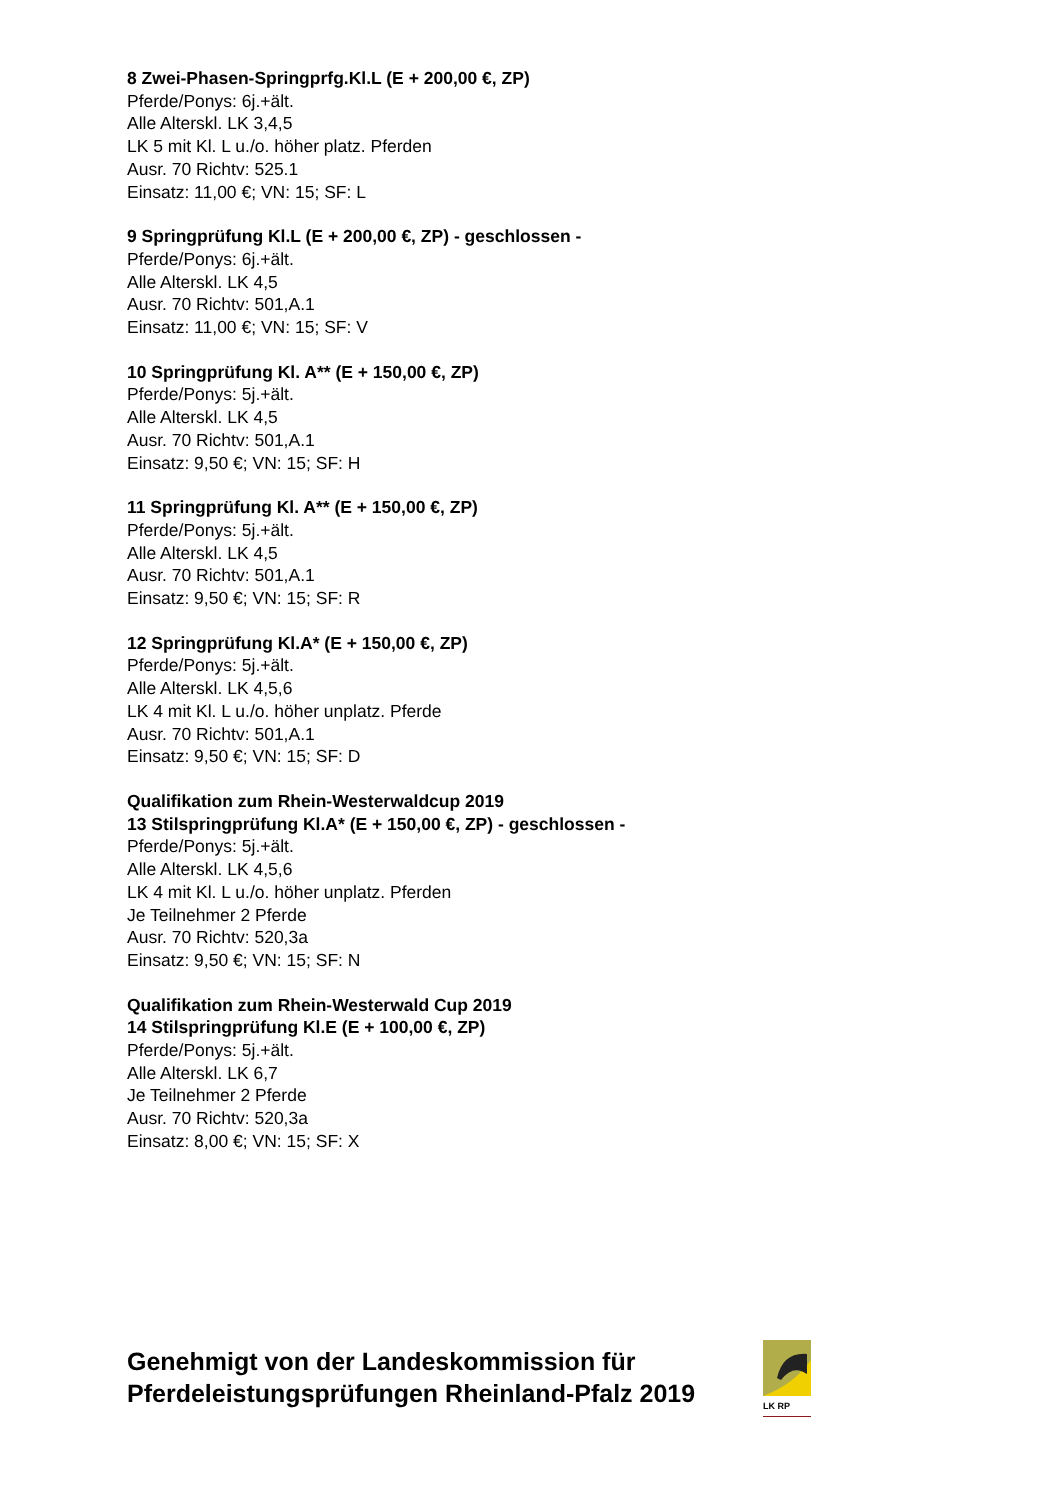8 Zwei-Phasen-Springprfg.Kl.L (E + 200,00 €, ZP)
Pferde/Ponys: 6j.+ält.
Alle Alterskl. LK 3,4,5
LK 5 mit Kl. L u./o. höher platz. Pferden
Ausr. 70 Richtv: 525.1
Einsatz: 11,00 €; VN: 15; SF: L
9 Springprüfung Kl.L (E + 200,00 €, ZP) - geschlossen -
Pferde/Ponys: 6j.+ält.
Alle Alterskl. LK 4,5
Ausr. 70 Richtv: 501,A.1
Einsatz: 11,00 €; VN: 15; SF: V
10 Springprüfung Kl. A** (E + 150,00 €, ZP)
Pferde/Ponys: 5j.+ält.
Alle Alterskl. LK 4,5
Ausr. 70 Richtv: 501,A.1
Einsatz: 9,50 €; VN: 15; SF: H
11 Springprüfung Kl. A** (E + 150,00 €, ZP)
Pferde/Ponys: 5j.+ält.
Alle Alterskl. LK 4,5
Ausr. 70 Richtv: 501,A.1
Einsatz: 9,50 €; VN: 15; SF: R
12 Springprüfung Kl.A* (E + 150,00 €, ZP)
Pferde/Ponys: 5j.+ält.
Alle Alterskl. LK 4,5,6
LK 4 mit Kl. L u./o. höher unplatz. Pferde
Ausr. 70 Richtv: 501,A.1
Einsatz: 9,50 €; VN: 15; SF: D
Qualifikation zum Rhein-Westerwaldcup 2019
13 Stilspringprüfung Kl.A* (E + 150,00 €, ZP) - geschlossen -
Pferde/Ponys: 5j.+ält.
Alle Alterskl. LK 4,5,6
LK 4 mit Kl. L u./o. höher unplatz. Pferden
Je Teilnehmer 2 Pferde
Ausr. 70 Richtv: 520,3a
Einsatz: 9,50 €; VN: 15; SF: N
Qualifikation zum Rhein-Westerwald Cup 2019
14 Stilspringprüfung Kl.E (E + 100,00 €, ZP)
Pferde/Ponys: 5j.+ält.
Alle Alterskl. LK 6,7
Je Teilnehmer 2 Pferde
Ausr. 70 Richtv: 520,3a
Einsatz: 8,00 €; VN: 15; SF: X
Genehmigt von der Landeskommission für
Pferdeleistungsprüfungen Rheinland-Pfalz 2019
LK RP